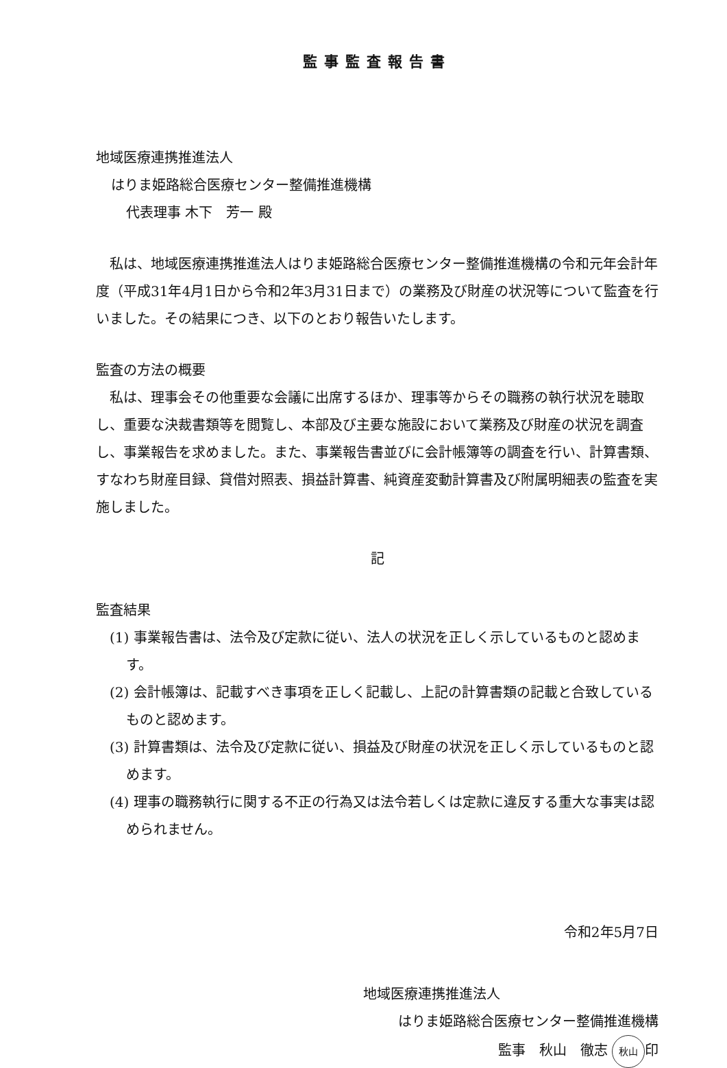監事監査報告書
地域医療連携推進法人
はりま姫路総合医療センター整備推進機構
代表理事 木下　芳一 殿
私は、地域医療連携推進法人はりま姫路総合医療センター整備推進機構の令和元年会計年度（平成31年4月1日から令和2年3月31日まで）の業務及び財産の状況等について監査を行いました。その結果につき、以下のとおり報告いたします。
監査の方法の概要
私は、理事会その他重要な会議に出席するほか、理事等からその職務の執行状況を聴取し、重要な決裁書類等を閲覧し、本部及び主要な施設において業務及び財産の状況を調査し、事業報告を求めました。また、事業報告書並びに会計帳簿等の調査を行い、計算書類、すなわち財産目録、貸借対照表、損益計算書、純資産変動計算書及び附属明細表の監査を実施しました。
記
監査結果
(1) 事業報告書は、法令及び定款に従い、法人の状況を正しく示しているものと認めます。
(2) 会計帳簿は、記載すべき事項を正しく記載し、上記の計算書類の記載と合致しているものと認めます。
(3) 計算書類は、法令及び定款に従い、損益及び財産の状況を正しく示しているものと認めます。
(4) 理事の職務執行に関する不正の行為又は法令若しくは定款に違反する重大な事実は認められません。
令和2年5月7日
地域医療連携推進法人
はりま姫路総合医療センター整備推進機構
監事　秋山　徹志 秋山 印